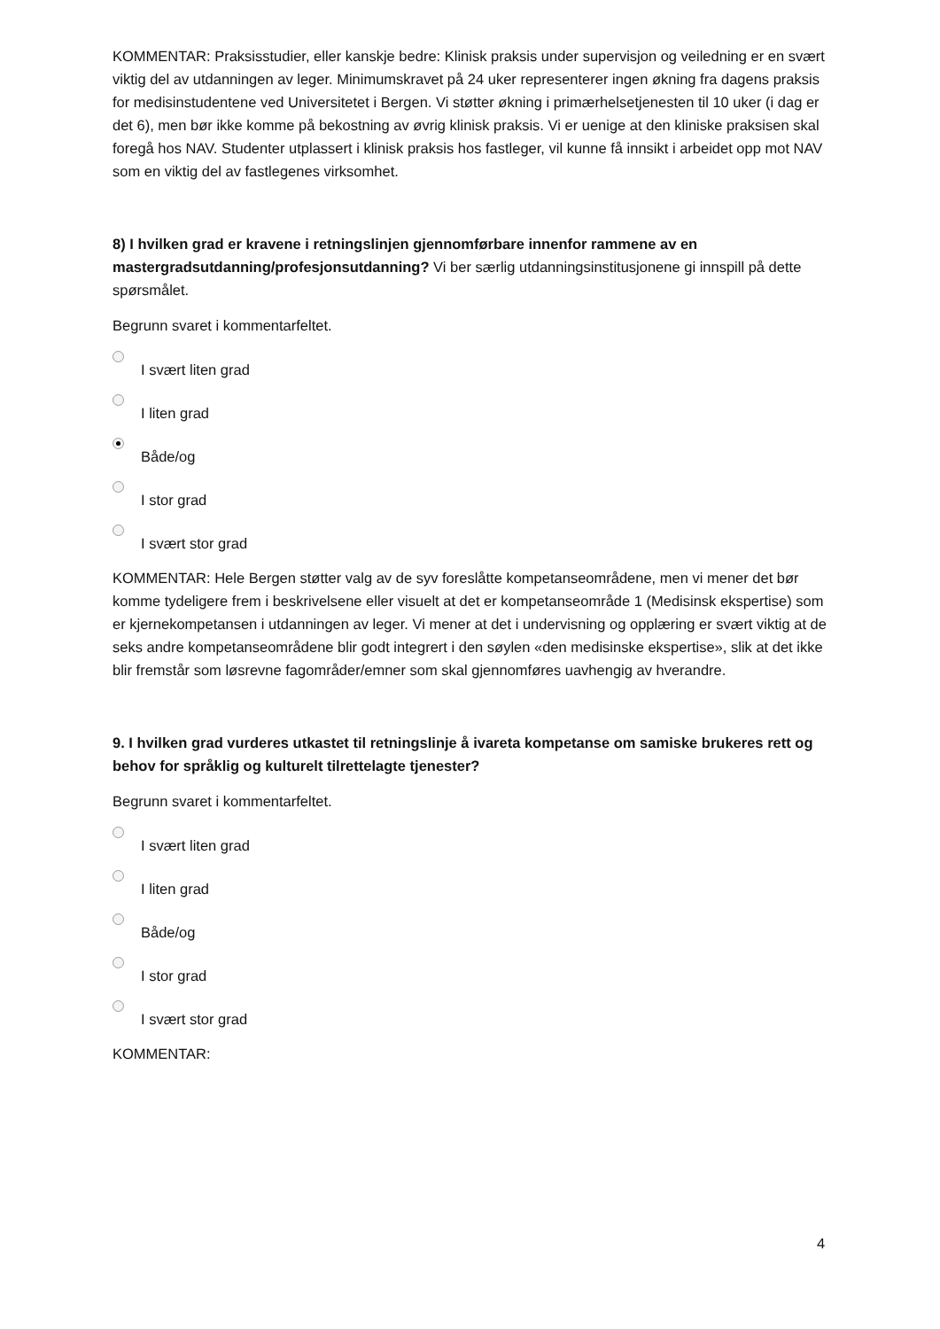KOMMENTAR: Praksisstudier, eller kanskje bedre: Klinisk praksis under supervisjon og veiledning er en svært viktig del av utdanningen av leger. Minimumskravet på 24 uker representerer ingen økning fra dagens praksis for medisinstudentene ved Universitetet i Bergen. Vi støtter økning i primærhelsetjenesten til 10 uker (i dag er det 6), men bør ikke komme på bekostning av øvrig klinisk praksis. Vi er uenige at den kliniske praksisen skal foregå hos NAV. Studenter utplassert i klinisk praksis hos fastleger, vil kunne få innsikt i arbeidet opp mot NAV som en viktig del av fastlegenes virksomhet.
8) I hvilken grad er kravene i retningslinjen gjennomførbare innenfor rammene av en mastergradsutdanning/profesjonsutdanning? Vi ber særlig utdanningsinstitusjonene gi innspill på dette spørsmålet.
Begrunn svaret i kommentarfeltet.
I svært liten grad
I liten grad
Både/og
I stor grad
I svært stor grad
KOMMENTAR: Hele Bergen støtter valg av de syv foreslåtte kompetanseområdene, men vi mener det bør komme tydeligere frem i beskrivelsene eller visuelt at det er kompetanseområde 1 (Medisinsk ekspertise) som er kjernekompetansen i utdanningen av leger. Vi mener at det i undervisning og opplæring er svært viktig at de seks andre kompetanseområdene blir godt integrert i den søylen «den medisinske ekspertise», slik at det ikke blir fremstår som løsrevne fagområder/emner som skal gjennomføres uavhengig av hverandre.
9. I hvilken grad vurderes utkastet til retningslinje å ivareta kompetanse om samiske brukeres rett og behov for språklig og kulturelt tilrettelagte tjenester?
Begrunn svaret i kommentarfeltet.
I svært liten grad
I liten grad
Både/og
I stor grad
I svært stor grad
KOMMENTAR:
4